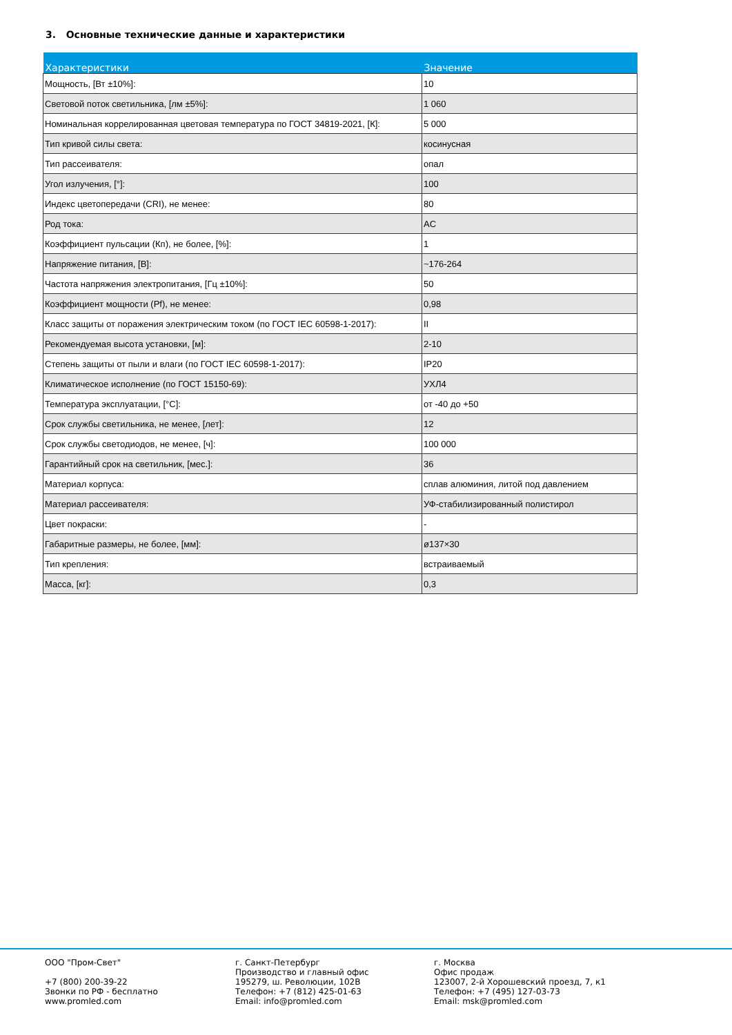3. Основные технические данные и характеристики
| Характеристики | Значение |
| --- | --- |
| Мощность, [Вт ±10%]: | 10 |
| Световой поток светильника, [лм ±5%]: | 1 060 |
| Номинальная коррелированная цветовая температура по ГОСТ 34819-2021, [К]: | 5 000 |
| Тип кривой силы света: | косинусная |
| Тип рассеивателя: | опал |
| Угол излучения, [°]: | 100 |
| Индекс цветопередачи (CRI), не менее: | 80 |
| Род тока: | AC |
| Коэффициент пульсации (Кп), не более, [%]: | 1 |
| Напряжение питания, [В]: | ~176-264 |
| Частота напряжения электропитания, [Гц ±10%]: | 50 |
| Коэффициент мощности (Pf), не менее: | 0,98 |
| Класс защиты от поражения электрическим током (по ГОСТ IEC 60598-1-2017): | II |
| Рекомендуемая высота установки, [м]: | 2-10 |
| Степень защиты от пыли и влаги (по ГОСТ IEC 60598-1-2017): | IP20 |
| Климатическое исполнение (по ГОСТ 15150-69): | УХЛ4 |
| Температура эксплуатации, [°С]: | от -40 до +50 |
| Срок службы светильника, не менее, [лет]: | 12 |
| Срок службы светодиодов, не менее, [ч]: | 100 000 |
| Гарантийный срок на светильник, [мес.]: | 36 |
| Материал корпуса: | сплав алюминия, литой под давлением |
| Материал рассеивателя: | УФ-стабилизированный полистирол |
| Цвет покраски: | - |
| Габаритные размеры, не более, [мм]: | ø137×30 |
| Тип крепления: | встраиваемый |
| Масса, [кг]: | 0,3 |
ООО "Пром-Свет" +7 (800) 200-39-22 Звонки по РФ - бесплатно www.promled.com
г. Санкт-Петербург Производство и главный офис 195279, ш. Революции, 102В Телефон: +7 (812) 425-01-63 Email: info@promled.com
г. Москва Офис продаж 123007, 2-й Хорошевский проезд, 7, к1 Телефон: +7 (495) 127-03-73 Email: msk@promled.com